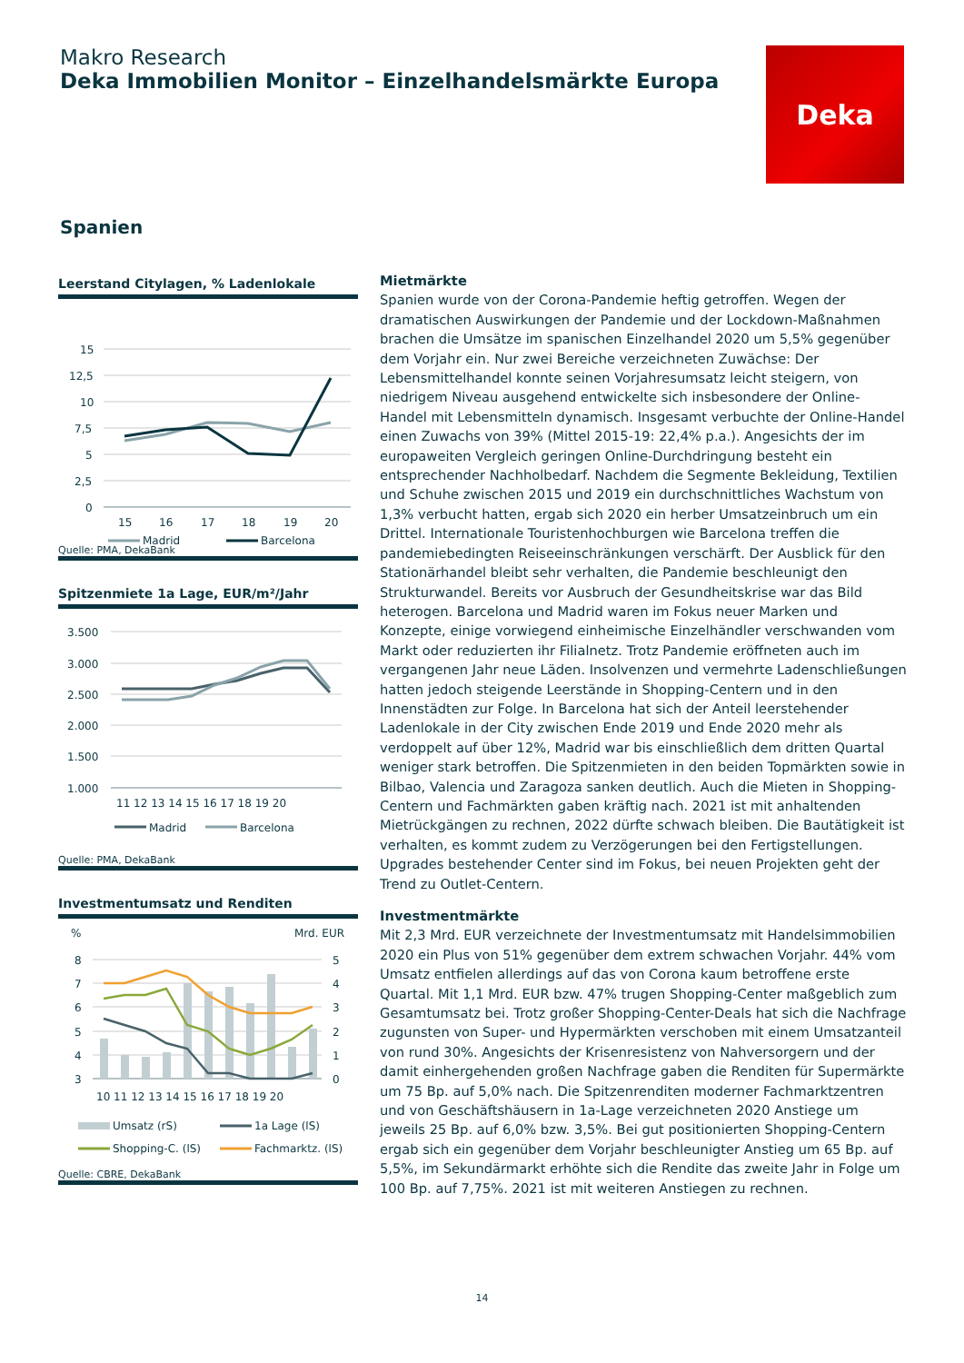Makro Research
Deka Immobilien Monitor – Einzelhandelsmärkte Europa
Deka
Spanien
Leerstand Citylagen, % Ladenlokale
15
12,5
10
7,5
5
2,5
0
15
16
17
18
19
20
Madrid
Barcelona
Quelle: PMA, DekaBank
Spitzenmiete 1a Lage, EUR/m²/Jahr
3.500
3.000
2.500
2.000
1.500
1.000
11 12 13 14 15 16 17 18 19 20
Madrid
Barcelona
Quelle: PMA, DekaBank
Investmentumsatz und Renditen
%
Mrd. EUR
8
7
6
5
4
3
5
4
3
2
1
0
10 11 12 13 14 15 16 17 18 19 20
Umsatz (rS)
1a Lage (lS)
Shopping-C. (lS)
Fachmarktz. (lS)
Quelle: CBRE, DekaBank
Mietmärkte
Spanien wurde von der Corona-Pandemie heftig getroffen. Wegen der dramatischen Auswirkungen der Pandemie und der Lockdown-Maßnahmen brachen die Umsätze im spanischen Einzelhandel 2020 um 5,5% gegenüber dem Vorjahr ein. Nur zwei Bereiche verzeichneten Zuwächse: Der Lebensmittelhandel konnte seinen Vorjahresumsatz leicht steigern, von niedrigem Niveau ausgehend entwickelte sich insbesondere der Online-Handel mit Lebensmitteln dynamisch. Insgesamt verbuchte der Online-Handel einen Zuwachs von 39% (Mittel 2015-19: 22,4% p.a.). Angesichts der im europaweiten Vergleich geringen Online-Durchdringung besteht ein entsprechender Nachholbedarf. Nachdem die Segmente Bekleidung, Textilien und Schuhe zwischen 2015 und 2019 ein durchschnittliches Wachstum von 1,3% verbucht hatten, ergab sich 2020 ein herber Umsatzeinbruch um ein Drittel. Internationale Touristenhochburgen wie Barcelona treffen die pandemiebedingten Reiseeinschränkungen verschärft. Der Ausblick für den Stationärhandel bleibt sehr verhalten, die Pandemie beschleunigt den Strukturwandel. Bereits vor Ausbruch der Gesundheitskrise war das Bild heterogen. Barcelona und Madrid waren im Fokus neuer Marken und Konzepte, einige vorwiegend einheimische Einzelhändler verschwanden vom Markt oder reduzierten ihr Filialnetz. Trotz Pandemie eröffneten auch im vergangenen Jahr neue Läden. Insolvenzen und vermehrte Ladenschließungen hatten jedoch steigende Leerstände in Shopping-Centern und in den Innenstädten zur Folge. In Barcelona hat sich der Anteil leerstehender Ladenlokale in der City zwischen Ende 2019 und Ende 2020 mehr als verdoppelt auf über 12%, Madrid war bis einschließlich dem dritten Quartal weniger stark betroffen. Die Spitzenmieten in den beiden Topmärkten sowie in Bilbao, Valencia und Zaragoza sanken deutlich. Auch die Mieten in Shopping-Centern und Fachmärkten gaben kräftig nach. 2021 ist mit anhaltenden Mietrückgängen zu rechnen, 2022 dürfte schwach bleiben. Die Bautätigkeit ist verhalten, es kommt zudem zu Verzögerungen bei den Fertigstellungen. Upgrades bestehender Center sind im Fokus, bei neuen Projekten geht der Trend zu Outlet-Centern.
Investmentmärkte
Mit 2,3 Mrd. EUR verzeichnete der Investmentumsatz mit Handelsimmobilien 2020 ein Plus von 51% gegenüber dem extrem schwachen Vorjahr. 44% vom Umsatz entfielen allerdings auf das von Corona kaum betroffene erste Quartal. Mit 1,1 Mrd. EUR bzw. 47% trugen Shopping-Center maßgeblich zum Gesamtumsatz bei. Trotz großer Shopping-Center-Deals hat sich die Nachfrage zugunsten von Super- und Hypermärkten verschoben mit einem Umsatzanteil von rund 30%. Angesichts der Krisenresistenz von Nahversorgern und der damit einhergehenden großen Nachfrage gaben die Renditen für Supermärkte um 75 Bp. auf 5,0% nach. Die Spitzenrenditen moderner Fachmarktzentren und von Geschäftshäusern in 1a-Lage verzeichneten 2020 Anstiege um jeweils 25 Bp. auf 6,0% bzw. 3,5%. Bei gut positionierten Shopping-Centern ergab sich ein gegenüber dem Vorjahr beschleunigter Anstieg um 65 Bp. auf 5,5%, im Sekundärmarkt erhöhte sich die Rendite das zweite Jahr in Folge um 100 Bp. auf 7,75%. 2021 ist mit weiteren Anstiegen zu rechnen.
14